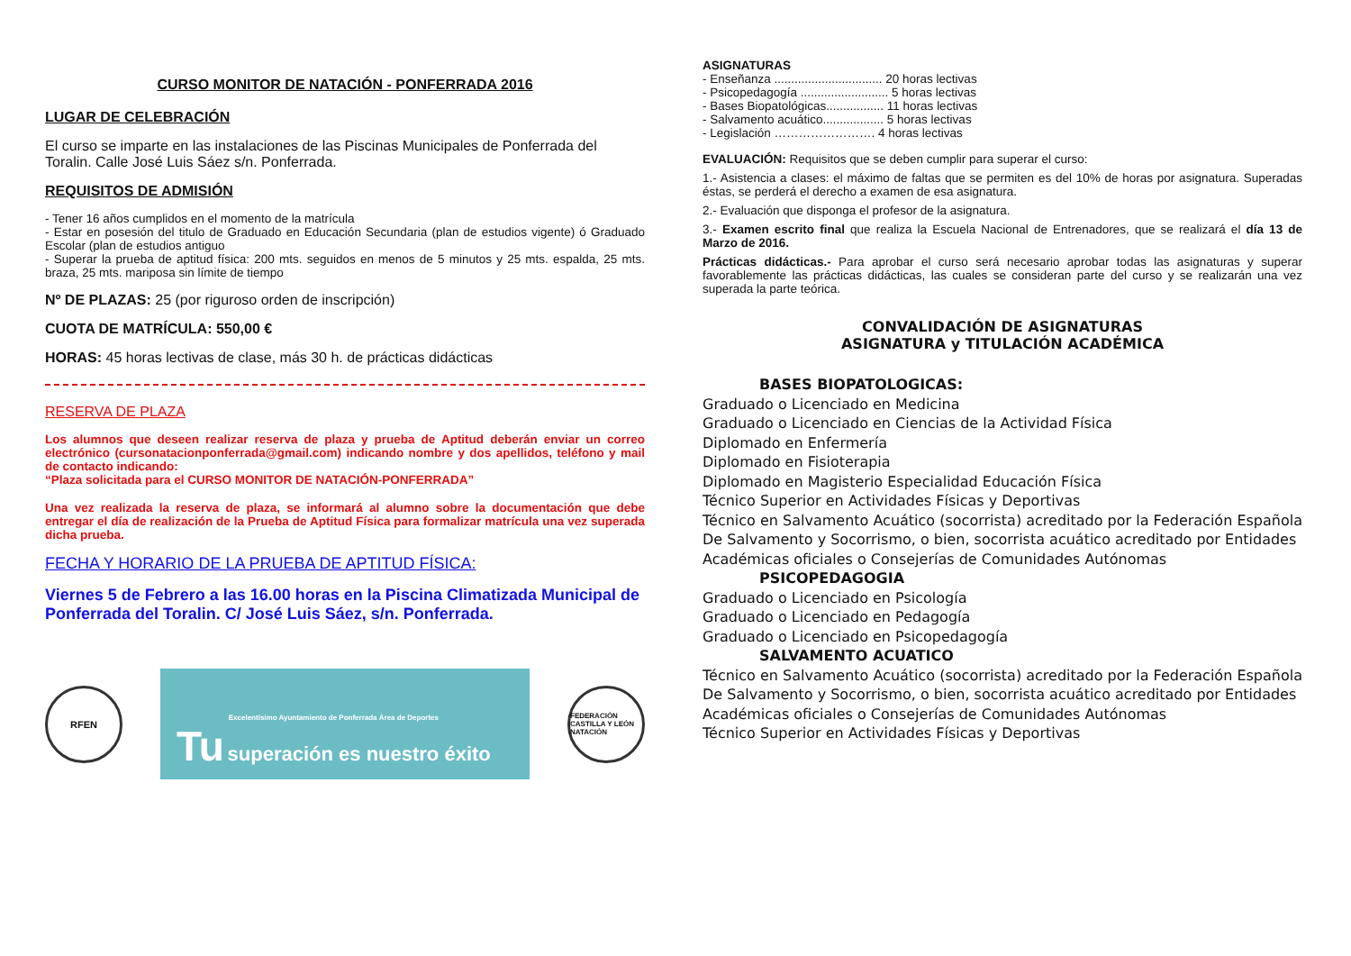CURSO MONITOR DE NATACIÓN - PONFERRADA 2016
LUGAR DE CELEBRACIÓN
El curso se imparte en las instalaciones de las Piscinas Municipales de Ponferrada del Toralin. Calle José Luis Sáez s/n. Ponferrada.
REQUISITOS DE ADMISIÓN
- Tener 16 años cumplidos en el momento de la matrícula
- Estar en posesión del titulo de Graduado en Educación Secundaria (plan de estudios vigente) ó Graduado Escolar (plan de estudios antiguo
- Superar la prueba de aptitud física: 200 mts. seguidos en menos de 5 minutos y 25 mts. espalda, 25 mts. braza, 25 mts. mariposa sin límite de tiempo
Nº DE PLAZAS: 25 (por riguroso orden de inscripción)
CUOTA DE MATRÍCULA: 550,00 €
HORAS: 45 horas lectivas de clase, más 30 h. de prácticas didácticas
RESERVA DE PLAZA
Los alumnos que deseen realizar reserva de plaza y prueba de Aptitud deberán enviar un correo electrónico (cursonatacionponferrada@gmail.com) indicando nombre y dos apellidos, teléfono y mail de contacto indicando:
“Plaza solicitada para el CURSO MONITOR DE NATACIÓN-PONFERRADA”
Una vez realizada la reserva de plaza, se informará al alumno sobre la documentación que debe entregar el día de realización de la Prueba de Aptitud Física para formalizar matrícula una vez superada dicha prueba.
FECHA Y HORARIO DE LA PRUEBA DE APTITUD FÍSICA:
Viernes 5 de Febrero a las 16.00 horas en la Piscina Climatizada Municipal de Ponferrada del Toralin. C/ José Luis Sáez, s/n. Ponferrada.
RFEN
Excelentísimo Ayuntamiento de Ponferrada Área de Deportes
Tu superación es nuestro éxito
FEDERACIÓN CASTILLA Y LEÓN NATACIÓN
ASIGNATURAS
- Enseñanza ................................ 20 horas lectivas
- Psicopedagogía .......................... 5 horas lectivas
- Bases Biopatológicas................. 11 horas lectivas
- Salvamento acuático.................. 5 horas lectivas
- Legislación ……………………. 4 horas lectivas
EVALUACIÓN: Requisitos que se deben cumplir para superar el curso:
1.- Asistencia a clases: el máximo de faltas que se permiten es del 10% de horas por asignatura. Superadas éstas, se perderá el derecho a examen de esa asignatura.
2.- Evaluación que disponga el profesor de la asignatura.
3.- Examen escrito final que realiza la Escuela Nacional de Entrenadores, que se realizará el día 13 de Marzo de 2016.
Prácticas didácticas.- Para aprobar el curso será necesario aprobar todas las asignaturas y superar favorablemente las prácticas didácticas, las cuales se consideran parte del curso y se realizarán una vez superada la parte teórica.
CONVALIDACIÓN DE ASIGNATURAS
ASIGNATURA y TITULACIÓN ACADÉMICA
BASES BIOPATOLOGICAS:
Graduado o Licenciado en Medicina
Graduado o Licenciado en Ciencias de la Actividad Física
Diplomado en Enfermería
Diplomado en Fisioterapia
Diplomado en Magisterio Especialidad Educación Física
Técnico Superior en Actividades Físicas y Deportivas
Técnico en Salvamento Acuático (socorrista) acreditado por la Federación Española De Salvamento y Socorrismo, o bien, socorrista acuático acreditado por Entidades Académicas oficiales o Consejerías de Comunidades Autónomas
PSICOPEDAGOGIA
Graduado o Licenciado en Psicología
Graduado o Licenciado en Pedagogía
Graduado o Licenciado en Psicopedagogía
SALVAMENTO ACUATICO
Técnico en Salvamento Acuático (socorrista) acreditado por la Federación Española De Salvamento y Socorrismo, o bien, socorrista acuático acreditado por Entidades Académicas oficiales o Consejerías de Comunidades Autónomas
Técnico Superior en Actividades Físicas y Deportivas